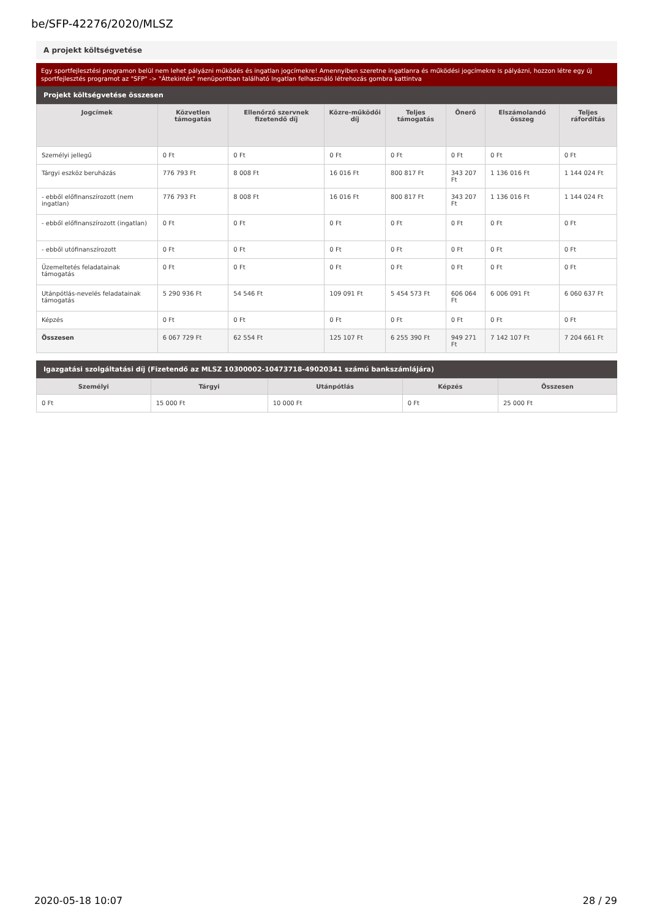be/SFP-42276/2020/MLSZ
A projekt költségvetése
Egy sportfejlesztési programon belül nem lehet pályázni működés és ingatlan jogcímekre! Amennyiben szeretne ingatlanra és működési jogcímekre is pályázni, hozzon létre egy új sportfejlesztés programot az "SFP" -> "Áttekintés" menüpontban található Ingatlan felhasználó létrehozás gombra kattintva
Projekt költségvetése összesen
| Jogcímek | Közvetlen támogatás | Ellenőrző szervnek fizetendő díj | Közre-működői díj | Teljes támogatás | Önerő | Elszámolandó összeg | Teljes ráfordítás |
| --- | --- | --- | --- | --- | --- | --- | --- |
| Személyi jellegű | 0 Ft | 0 Ft | 0 Ft | 0 Ft | 0 Ft | 0 Ft | 0 Ft |
| Tárgyi eszköz beruházás | 776 793 Ft | 8 008 Ft | 16 016 Ft | 800 817 Ft | 343 207 Ft | 1 136 016 Ft | 1 144 024 Ft |
| - ebből előfinanszírozott (nem ingatlan) | 776 793 Ft | 8 008 Ft | 16 016 Ft | 800 817 Ft | 343 207 Ft | 1 136 016 Ft | 1 144 024 Ft |
| - ebből előfinanszírozott (ingatlan) | 0 Ft | 0 Ft | 0 Ft | 0 Ft | 0 Ft | 0 Ft | 0 Ft |
| - ebből utófinanszírozott | 0 Ft | 0 Ft | 0 Ft | 0 Ft | 0 Ft | 0 Ft | 0 Ft |
| Üzemeltetés feladatainak támogatás | 0 Ft | 0 Ft | 0 Ft | 0 Ft | 0 Ft | 0 Ft | 0 Ft |
| Utánpótlás-nevelés feladatainak támogatás | 5 290 936 Ft | 54 546 Ft | 109 091 Ft | 5 454 573 Ft | 606 064 Ft | 6 006 091 Ft | 6 060 637 Ft |
| Képzés | 0 Ft | 0 Ft | 0 Ft | 0 Ft | 0 Ft | 0 Ft | 0 Ft |
| Összesen | 6 067 729 Ft | 62 554 Ft | 125 107 Ft | 6 255 390 Ft | 949 271 Ft | 7 142 107 Ft | 7 204 661 Ft |
Igazgatási szolgáltatási díj (Fizetendő az MLSZ 10300002-10473718-49020341 számú bankszámlájára)
| Személyi | Tárgyi | Utánpótlás | Képzés | Összesen |
| --- | --- | --- | --- | --- |
| 0 Ft | 15 000 Ft | 10 000 Ft | 0 Ft | 25 000 Ft |
2020-05-18 10:07 28 / 29